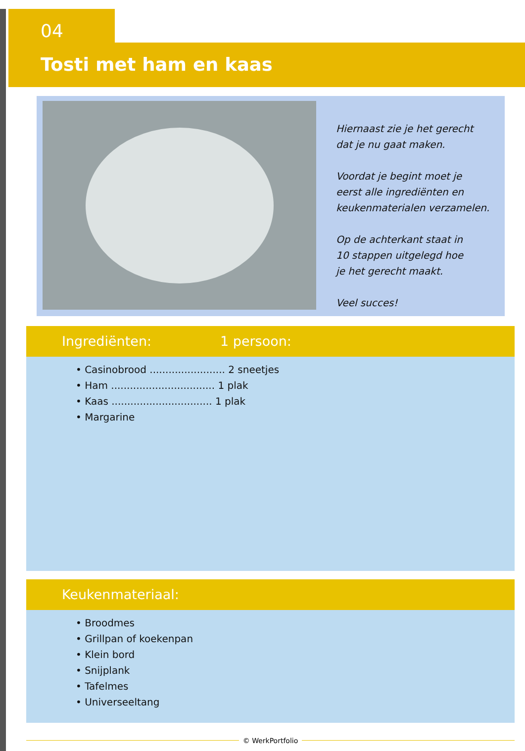04
Tosti met ham en kaas
Hiernaast zie je het gerecht
dat je nu gaat maken.
Voordat je begint moet je
eerst alle ingrediënten en
keukenmaterialen verzamelen.
Op de achterkant staat in
10 stappen uitgelegd hoe
je het gerecht maakt.
Veel succes!
Ingrediënten: 1 persoon:
• Casinobrood ........................ 2 sneetjes
• Ham ................................. 1 plak
• Kaas ................................ 1 plak
• Margarine
Keukenmateriaal:
• Broodmes
• Grillpan of koekenpan
• Klein bord
• Snijplank
• Tafelmes
• Universeeltang
© WerkPortfolio